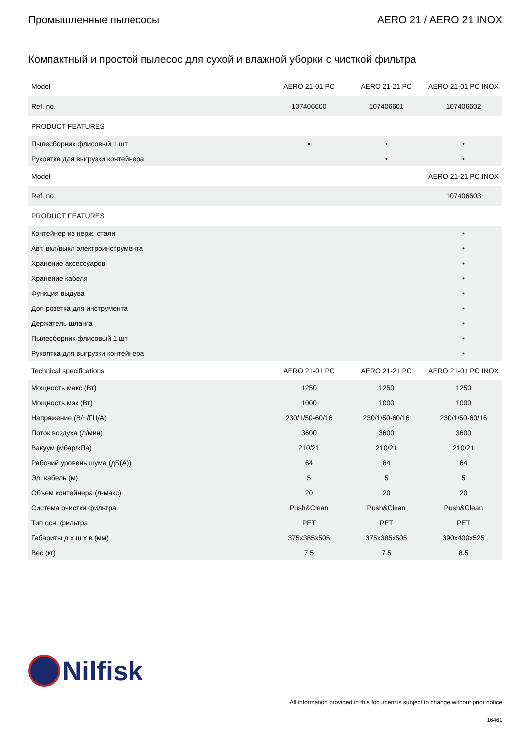Промышленные пылесосы AERO 21 / AERO 21 INOX
Компактный и простой пылесос для сухой и влажной уборки с чисткой фильтра
| Model | AERO 21-01 PC | AERO 21-21 PC | AERO 21-01 PC INOX |
| --- | --- | --- | --- |
| Ref. no. | 107406600 | 107406601 | 107406602 |
| PRODUCT FEATURES | | | |
| Пылесборник флисовый 1 шт | • | • | • |
| Рукоятка для выгрузки контейнера | | • | • |
| Model | | | AERO 21-21 PC INOX |
| Ref. no. | | | 107406603 |
| PRODUCT FEATURES | | | |
| Контейнер из нерж. стали | | | • |
| Авт. вкл/выкл электроинструмента | | | • |
| Хранение аксессуаров | | | • |
| Хранение кабеля | | | • |
| Функция выдува | | | • |
| Доп розетка для инструмента | | | • |
| Держатель шланга | | | • |
| Пылесборник флисовый 1 шт | | | • |
| Рукоятка для выгрузки контейнера | | | • |
| Technical specifications | AERO 21-01 PC | AERO 21-21 PC | AERO 21-01 PC INOX |
| Мощность макс (Вт) | 1250 | 1250 | 1250 |
| Мощность мэк (Вт) | 1000 | 1000 | 1000 |
| Напряжение (В/~/ГЦ/А) | 230/1/50-60/16 | 230/1/50-60/16 | 230/1/50-60/16 |
| Поток воздуха (л/мин) | 3600 | 3600 | 3600 |
| Вакуум (мбар/кПа) | 210/21 | 210/21 | 210/21 |
| Рабочий уровень шума (дБ(A)) | 64 | 64 | 64 |
| Эл. кабель (м) | 5 | 5 | 5 |
| Объем контейнера (л-макс) | 20 | 20 | 20 |
| Система очистки фильтра | Push&Clean | Push&Clean | Push&Clean |
| Тип осн. фильтра | PET | PET | PET |
| Габариты д x ш x в (мм) | 375x385x505 | 375x385x505 | 390x400x525 |
| Вес (кг) | 7.5 | 7.5 | 8.5 |
Nilfisk
All information provided in this focument is subject to change without prior notice
16461